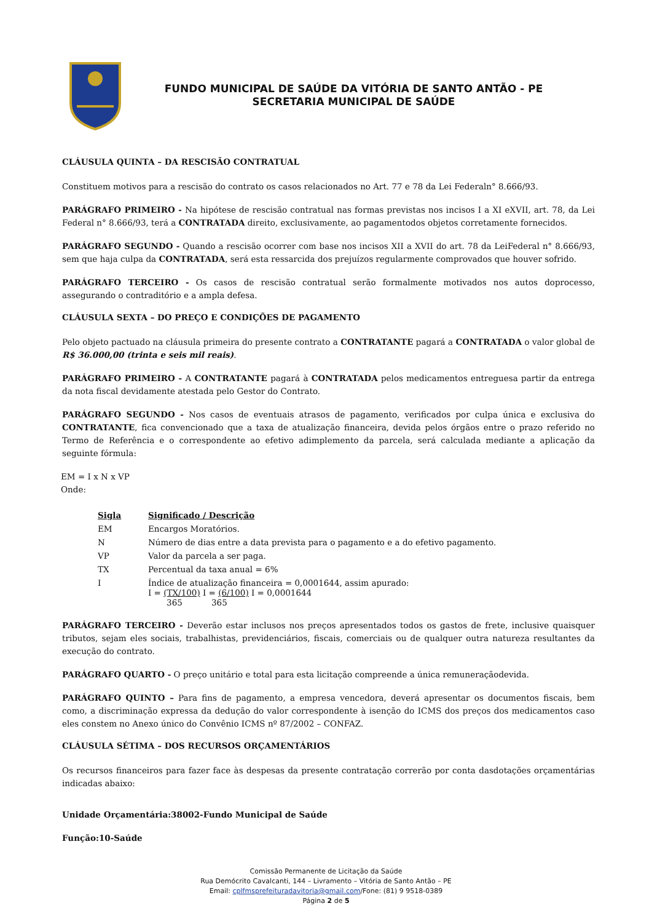FUNDO MUNICIPAL DE SAÚDE DA VITÓRIA DE SANTO ANTÃO - PE
SECRETARIA MUNICIPAL DE SAÚDE
CLÁUSULA QUINTA – DA RESCISÃO CONTRATUAL
Constituem motivos para a rescisão do contrato os casos relacionados no Art. 77 e 78 da Lei Federaln° 8.666/93.
PARÁGRAFO PRIMEIRO - Na hipótese de rescisão contratual nas formas previstas nos incisos I a XI eXVII, art. 78, da Lei Federal n° 8.666/93, terá a CONTRATADA direito, exclusivamente, ao pagamentodos objetos corretamente fornecidos.
PARÁGRAFO SEGUNDO - Quando a rescisão ocorrer com base nos incisos XII a XVII do art. 78 da LeiFederal n° 8.666/93, sem que haja culpa da CONTRATADA, será esta ressarcida dos prejuízos regularmente comprovados que houver sofrido.
PARÁGRAFO TERCEIRO - Os casos de rescisão contratual serão formalmente motivados nos autos doprocesso, assegurando o contraditório e a ampla defesa.
CLÁUSULA SEXTA – DO PREÇO E CONDIÇÕES DE PAGAMENTO
Pelo objeto pactuado na cláusula primeira do presente contrato a CONTRATANTE pagará a CONTRATADA o valor global de R$ 36.000,00 (trinta e seis mil reais).
PARÁGRAFO PRIMEIRO - A CONTRATANTE pagará à CONTRATADA pelos medicamentos entreguesa partir da entrega da nota fiscal devidamente atestada pelo Gestor do Contrato.
PARÁGRAFO SEGUNDO - Nos casos de eventuais atrasos de pagamento, verificados por culpa única e exclusiva do CONTRATANTE, fica convencionado que a taxa de atualização financeira, devida pelos órgãos entre o prazo referido no Termo de Referência e o correspondente ao efetivo adimplemento da parcela, será calculada mediante a aplicação da seguinte fórmula:
EM = I x N x VP
Onde:
| Sigla | Significado / Descrição |
| --- | --- |
| EM | Encargos Moratórios. |
| N | Número de dias entre a data prevista para o pagamento e a do efetivo pagamento. |
| VP | Valor da parcela a ser paga. |
| TX | Percentual da taxa anual = 6% |
| I | Índice de atualização financeira = 0,0001644, assim apurado: I = (TX/100) I = (6/100) I = 0,0001644 365 365 |
PARÁGRAFO TERCEIRO - Deverão estar inclusos nos preços apresentados todos os gastos de frete, inclusive quaisquer tributos, sejam eles sociais, trabalhistas, previdenciários, fiscais, comerciais ou de qualquer outra natureza resultantes da execução do contrato.
PARÁGRAFO QUARTO - O preço unitário e total para esta licitação compreende a única remuneraçãodevida.
PARÁGRAFO QUINTO – Para fins de pagamento, a empresa vencedora, deverá apresentar os documentos fiscais, bem como, a discriminação expressa da dedução do valor correspondente à isenção do ICMS dos preços dos medicamentos caso eles constem no Anexo único do Convênio ICMS nº 87/2002 – CONFAZ.
CLÁUSULA SÉTIMA – DOS RECURSOS ORÇAMENTÁRIOS
Os recursos financeiros para fazer face às despesas da presente contratação correrão por conta dasdotações orçamentárias indicadas abaixo:
Unidade Orçamentária:38002-Fundo Municipal de Saúde
Função:10-Saúde
Comissão Permanente de Licitação da Saúde
Rua Demócrito Cavalcanti, 144 – Livramento – Vitória de Santo Antão – PE
Email: cplfmsprefeituradavitoria@gmail.com/Fone: (81) 9 9518-0389
Página 2 de 5